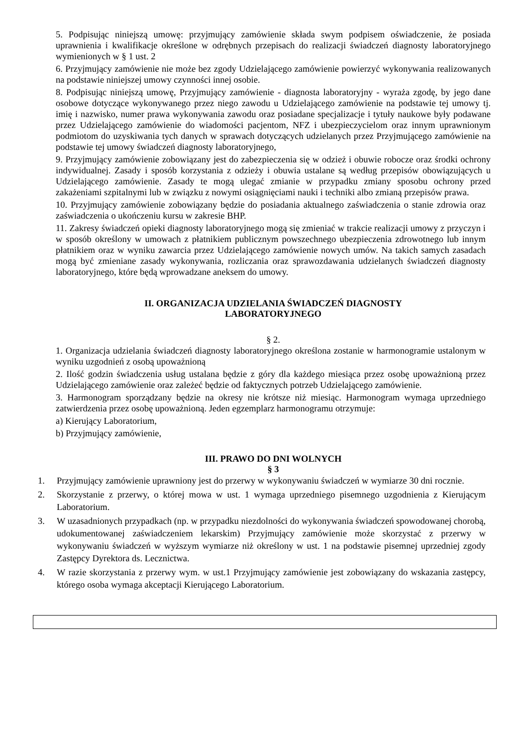5. Podpisując niniejszą umowę: przyjmujący zamówienie składa swym podpisem oświadczenie, że posiada uprawnienia i kwalifikacje określone w odrębnych przepisach do realizacji świadczeń diagnosty laboratoryjnego wymienionych w § 1 ust. 2
6. Przyjmujący zamówienie nie może bez zgody Udzielającego zamówienie powierzyć wykonywania realizowanych na podstawie niniejszej umowy czynności innej osobie.
8. Podpisując niniejszą umowę, Przyjmujący zamówienie - diagnosta laboratoryjny - wyraża zgodę, by jego dane osobowe dotyczące wykonywanego przez niego zawodu u Udzielającego zamówienie na podstawie tej umowy tj. imię i nazwisko, numer prawa wykonywania zawodu oraz posiadane specjalizacje i tytuły naukowe były podawane przez Udzielającego zamówienie do wiadomości pacjentom, NFZ i ubezpieczycielom oraz innym uprawnionym podmiotom do uzyskiwania tych danych w sprawach dotyczących udzielanych przez Przyjmującego zamówienie na podstawie tej umowy świadczeń diagnosty laboratoryjnego,
9. Przyjmujący zamówienie zobowiązany jest do zabezpieczenia się w odzież i obuwie robocze oraz środki ochrony indywidualnej. Zasady i sposób korzystania z odzieży i obuwia ustalane są według przepisów obowiązujących u Udzielającego zamówienie. Zasady te mogą ulegać zmianie w przypadku zmiany sposobu ochrony przed zakażeniami szpitalnymi lub w związku z nowymi osiągnięciami nauki i techniki albo zmianą przepisów prawa.
10. Przyjmujący zamówienie zobowiązany będzie do posiadania aktualnego zaświadczenia o stanie zdrowia oraz zaświadczenia o ukończeniu kursu w zakresie BHP.
11. Zakresy świadczeń opieki diagnosty laboratoryjnego mogą się zmieniać w trakcie realizacji umowy z przyczyn i w sposób określony w umowach z płatnikiem publicznym powszechnego ubezpieczenia zdrowotnego lub innym płatnikiem oraz w wyniku zawarcia przez Udzielającego zamówienie nowych umów. Na takich samych zasadach mogą być zmieniane zasady wykonywania, rozliczania oraz sprawozdawania udzielanych świadczeń diagnosty laboratoryjnego, które będą wprowadzane aneksem do umowy.
II. ORGANIZACJA UDZIELANIA ŚWIADCZEŃ DIAGNOSTY
LABORATORYJNEGO
§ 2.
1. Organizacja udzielania świadczeń diagnosty laboratoryjnego określona zostanie w harmonogramie ustalonym w wyniku uzgodnień z osobą upoważnioną
2. Ilość godzin świadczenia usług ustalana będzie z góry dla każdego miesiąca przez osobę upoważnioną przez Udzielającego zamówienie oraz zależeć będzie od faktycznych potrzeb Udzielającego zamówienie.
3. Harmonogram sporządzany będzie na okresy nie krótsze niż miesiąc. Harmonogram wymaga uprzedniego zatwierdzenia przez osobę upoważnioną. Jeden egzemplarz harmonogramu otrzymuje:
a) Kierujący Laboratorium,
b) Przyjmujący zamówienie,
III. PRAWO DO DNI WOLNYCH
§ 3
1. Przyjmujący zamówienie uprawniony jest do przerwy w wykonywaniu świadczeń w wymiarze 30 dni rocznie.
2. Skorzystanie z przerwy, o której mowa w ust. 1 wymaga uprzedniego pisemnego uzgodnienia z Kierującym Laboratorium.
3. W uzasadnionych przypadkach (np. w przypadku niezdolności do wykonywania świadczeń spowodowanej chorobą, udokumentowanej zaświadczeniem lekarskim) Przyjmujący zamówienie może skorzystać z przerwy w wykonywaniu świadczeń w wyższym wymiarze niż określony w ust. 1 na podstawie pisemnej uprzedniej zgody Zastępcy Dyrektora ds. Lecznictwa.
4. W razie skorzystania z przerwy wym. w ust.1 Przyjmujący zamówienie jest zobowiązany do wskazania zastępcy, którego osoba wymaga akceptacji Kierującego Laboratorium.